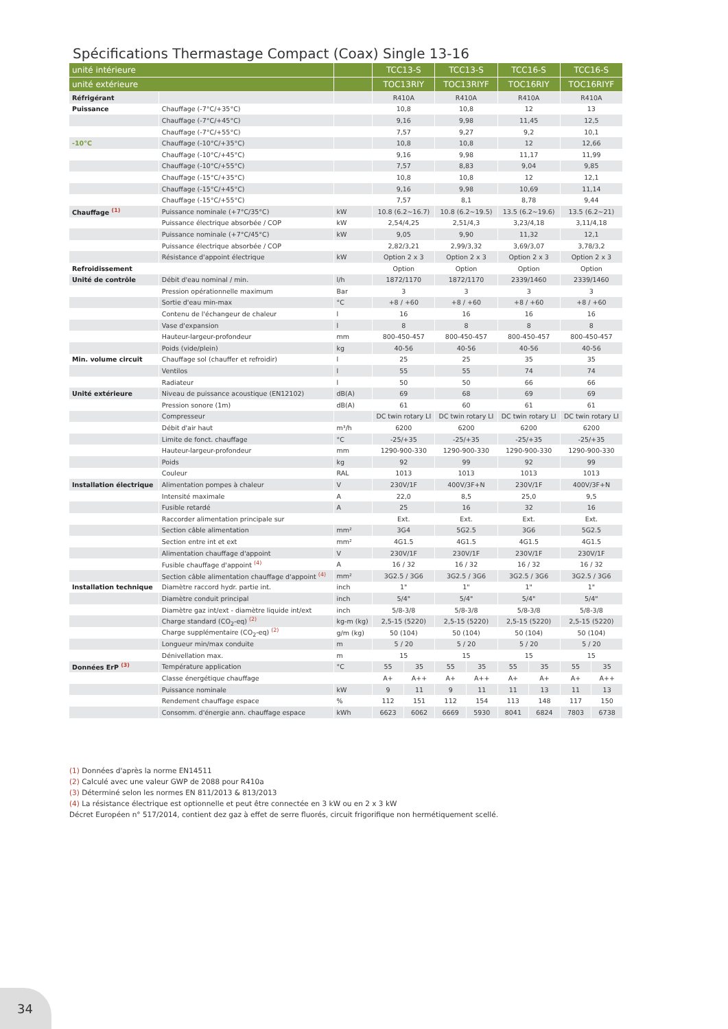Spécifications Thermastage Compact (Coax) Single 13-16
| unité intérieure | | | TCC13-S | | TCC13-S | | TCC16-S | | TCC16-S | |
| --- | --- | --- | --- | --- | --- | --- | --- | --- | --- | --- |
| unité extérieure | | | TOC13RIY | | TOC13RIYF | | TOC16RIY | | TOC16RIYF | |
| Réfrigérant | | | R410A | | R410A | | R410A | | R410A | |
| Puissance | Chauffage (-7°C/+35°C) | | 10,8 | | 10,8 | | 12 | | 13 | |
| | Chauffage (-7°C/+45°C) | | 9,16 | | 9,98 | | 11,45 | | 12,5 | |
| | Chauffage (-7°C/+55°C) | | 7,57 | | 9,27 | | 9,2 | | 10,1 | |
| -10°C | Chauffage (-10°C/+35°C) | | 10,8 | | 10,8 | | 12 | | 12,66 | |
| | Chauffage (-10°C/+45°C) | | 9,16 | | 9,98 | | 11,17 | | 11,99 | |
| | Chauffage (-10°C/+55°C) | | 7,57 | | 8,83 | | 9,04 | | 9,85 | |
| | Chauffage (-15°C/+35°C) | | 10,8 | | 10,8 | | 12 | | 12,1 | |
| | Chauffage (-15°C/+45°C) | | 9,16 | | 9,98 | | 10,69 | | 11,14 | |
| | Chauffage (-15°C/+55°C) | | 7,57 | | 8,1 | | 8,78 | | 9,44 | |
| Chauffage <sup>(1)</sup> | Puissance nominale (+7°C/35°C) | kW | 10.8 (6.2~16.7) | | 10.8 (6.2~19.5) | | 13.5 (6.2~19.6) | | 13.5 (6.2~21) | |
| | Puissance électrique absorbée / COP | kW | 2,54/4,25 | | 2,51/4,3 | | 3,23/4,18 | | 3,11/4,18 | |
| | Puissance nominale (+7°C/45°C) | kW | 9,05 | | 9,90 | | 11,32 | | 12,1 | |
| | Puissance électrique absorbée / COP | | 2,82/3,21 | | 2,99/3,32 | | 3,69/3,07 | | 3,78/3,2 | |
| | Résistance d'appoint électrique | kW | Option 2 x 3 | | Option 2 x 3 | | Option 2 x 3 | | Option 2 x 3 | |
| Refroidissement | | | Option | | Option | | Option | | Option | |
| Unité de contrôle | Débit d'eau nominal / min. | l/h | 1872/1170 | | 1872/1170 | | 2339/1460 | | 2339/1460 | |
| | Pression opérationnelle maximum | Bar | 3 | | 3 | | 3 | | 3 | |
| | Sortie d'eau min-max | °C | +8 / +60 | | +8 / +60 | | +8 / +60 | | +8 / +60 | |
| | Contenu de l'échangeur de chaleur | l | 16 | | 16 | | 16 | | 16 | |
| | Vase d'expansion | l | 8 | | 8 | | 8 | | 8 | |
| | Hauteur-largeur-profondeur | mm | 800-450-457 | | 800-450-457 | | 800-450-457 | | 800-450-457 | |
| | Poids (vide/plein) | kg | 40-56 | | 40-56 | | 40-56 | | 40-56 | |
| Min. volume circuit | Chauffage sol (chauffer et refroidir) | l | 25 | | 25 | | 35 | | 35 | |
| | Ventilos | l | 55 | | 55 | | 74 | | 74 | |
| | Radiateur | l | 50 | | 50 | | 66 | | 66 | |
| Unité extérieure | Niveau de puissance acoustique (EN12102) | dB(A) | 69 | | 68 | | 69 | | 69 | |
| | Pression sonore (1m) | dB(A) | 61 | | 60 | | 61 | | 61 | |
| | Compresseur | | DC twin rotary LI | | DC twin rotary LI | | DC twin rotary LI | | DC twin rotary LI | |
| | Débit d'air haut | m³/h | 6200 | | 6200 | | 6200 | | 6200 | |
| | Limite de fonct. chauffage | °C | -25/+35 | | -25/+35 | | -25/+35 | | -25/+35 | |
| | Hauteur-largeur-profondeur | mm | 1290-900-330 | | 1290-900-330 | | 1290-900-330 | | 1290-900-330 | |
| | Poids | kg | 92 | | 99 | | 92 | | 99 | |
| | Couleur | RAL | 1013 | | 1013 | | 1013 | | 1013 | |
| Installation électrique | Alimentation pompes à chaleur | V | 230V/1F | | 400V/3F+N | | 230V/1F | | 400V/3F+N | |
| | Intensité maximale | A | 22,0 | | 8,5 | | 25,0 | | 9,5 | |
| | Fusible retardé | A | 25 | | 16 | | 32 | | 16 | |
| | Raccorder alimentation principale sur | | Ext. | | Ext. | | Ext. | | Ext. | |
| | Section câble alimentation | mm² | 3G4 | | 5G2.5 | | 3G6 | | 5G2.5 | |
| | Section entre int et ext | mm² | 4G1.5 | | 4G1.5 | | 4G1.5 | | 4G1.5 | |
| | Alimentation chauffage d'appoint | V | 230V/1F | | 230V/1F | | 230V/1F | | 230V/1F | |
| | Fusible chauffage d'appoint <sup>(4)</sup> | A | 16 / 32 | | 16 / 32 | | 16 / 32 | | 16 / 32 | |
| | Section câble alimentation chauffage d'appoint <sup>(4)</sup> | mm² | 3G2.5 / 3G6 | | 3G2.5 / 3G6 | | 3G2.5 / 3G6 | | 3G2.5 / 3G6 | |
| Installation technique | Diamètre raccord hydr. partie int. | inch | 1" | | 1" | | 1" | | 1" | |
| | Diamètre conduit principal | inch | 5/4" | | 5/4" | | 5/4" | | 5/4" | |
| | Diamètre gaz int/ext - diamètre liquide int/ext | inch | 5/8-3/8 | | 5/8-3/8 | | 5/8-3/8 | | 5/8-3/8 | |
| | Charge standard (CO<sub>2</sub>-eq) <sup>(2)</sup> | kg-m (kg) | 2,5-15 (5220) | | 2,5-15 (5220) | | 2,5-15 (5220) | | 2,5-15 (5220) | |
| | Charge supplémentaire (CO<sub>2</sub>-eq) <sup>(2)</sup> | g/m (kg) | 50 (104) | | 50 (104) | | 50 (104) | | 50 (104) | |
| | Longueur min/max conduite | m | 5 / 20 | | 5 / 20 | | 5 / 20 | | 5 / 20 | |
| | Dénivellation max. | m | 15 | | 15 | | 15 | | 15 | |
| Données ErP <sup>(3)</sup> | Température application | °C | 55 | 35 | 55 | 35 | 55 | 35 | 55 | 35 |
| | Classe énergétique chauffage | | A+ | A++ | A+ | A++ | A+ | A+ | A+ | A++ |
| | Puissance nominale | kW | 9 | 11 | 9 | 11 | 11 | 13 | 11 | 13 |
| | Rendement chauffage espace | % | 112 | 151 | 112 | 154 | 113 | 148 | 117 | 150 |
| | Consomm. d'énergie ann. chauffage espace | kWh | 6623 | 6062 | 6669 | 5930 | 8041 | 6824 | 7803 | 6738 |
(1) Données d'après la norme EN14511
(2) Calculé avec une valeur GWP de 2088 pour R410a
(3) Déterminé selon les normes EN 811/2013 & 813/2013
(4) La résistance électrique est optionnelle et peut être connectée en 3 kW ou en 2 x 3 kW
Décret Européen n° 517/2014, contient dez gaz à effet de serre fluorés, circuit frigorifique non hermétiquement scellé.
34